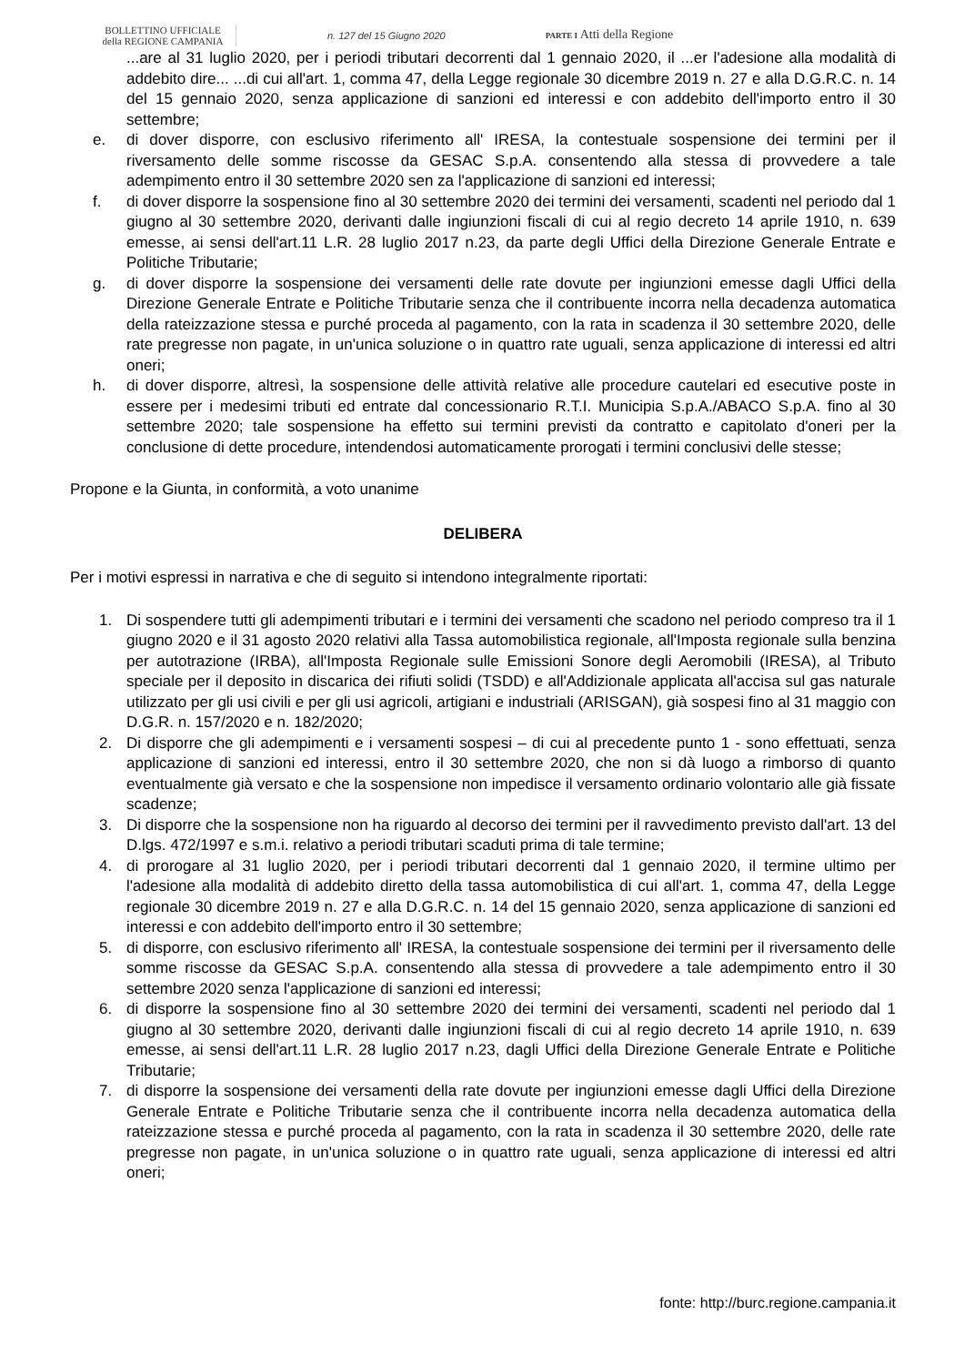BOLLETTINO UFFICIALE
della REGIONE CAMPANIA
n. 127 del 15 Giugno 2020 PARTE I Atti della Regione
...are al 31 luglio 2020, per i periodi tributari decorrenti dal 1 gennaio 2020, il ...er l'adesione alla modalità di addebito dire... ...di cui all'art. 1, comma 47, della Legge regionale 30 dicembre 2019 n. 27 e alla D.G.R.C. n. 14 del 15 gennaio 2020, senza applicazione di sanzioni ed interessi e con addebito dell'importo entro il 30 settembre;
e. di dover disporre, con esclusivo riferimento all' IRESA, la contestuale sospensione dei termini per il riversamento delle somme riscosse da GESAC S.p.A. consentendo alla stessa di provvedere a tale adempimento entro il 30 settembre 2020 sen za l'applicazione di sanzioni ed interessi;
f. di dover disporre la sospensione fino al 30 settembre 2020 dei termini dei versamenti, scadenti nel periodo dal 1 giugno al 30 settembre 2020, derivanti dalle ingiunzioni fiscali di cui al regio decreto 14 aprile 1910, n. 639 emesse, ai sensi dell'art.11 L.R. 28 luglio 2017 n.23, da parte degli Uffici della Direzione Generale Entrate e Politiche Tributarie;
g. di dover disporre la sospensione dei versamenti delle rate dovute per ingiunzioni emesse dagli Uffici della Direzione Generale Entrate e Politiche Tributarie senza che il contribuente incorra nella decadenza automatica della rateizzazione stessa e purché proceda al pagamento, con la rata in scadenza il 30 settembre 2020, delle rate pregresse non pagate, in un'unica soluzione o in quattro rate uguali, senza applicazione di interessi ed altri oneri;
h. di dover disporre, altresì, la sospensione delle attività relative alle procedure cautelari ed esecutive poste in essere per i medesimi tributi ed entrate dal concessionario R.T.I. Municipia S.p.A./ABACO S.p.A. fino al 30 settembre 2020; tale sospensione ha effetto sui termini previsti da contratto e capitolato d'oneri per la conclusione di dette procedure, intendendosi automaticamente prorogati i termini conclusivi delle stesse;
Propone e la Giunta, in conformità, a voto unanime
DELIBERA
Per i motivi espressi in narrativa e che di seguito si intendono integralmente riportati:
1. Di sospendere tutti gli adempimenti tributari e i termini dei versamenti che scadono nel periodo compreso tra il 1 giugno 2020 e il 31 agosto 2020 relativi alla Tassa automobilistica regionale, all'Imposta regionale sulla benzina per autotrazione (IRBA), all'Imposta Regionale sulle Emissioni Sonore degli Aeromobili (IRESA), al Tributo speciale per il deposito in discarica dei rifiuti solidi (TSDD) e all'Addizionale applicata all'accisa sul gas naturale utilizzato per gli usi civili e per gli usi agricoli, artigiani e industriali (ARISGAN), già sospesi fino al 31 maggio con D.G.R. n. 157/2020 e n. 182/2020;
2. Di disporre che gli adempimenti e i versamenti sospesi – di cui al precedente punto 1 - sono effettuati, senza applicazione di sanzioni ed interessi, entro il 30 settembre 2020, che non si dà luogo a rimborso di quanto eventualmente già versato e che la sospensione non impedisce il versamento ordinario volontario alle già fissate scadenze;
3. Di disporre che la sospensione non ha riguardo al decorso dei termini per il ravvedimento previsto dall'art. 13 del D.lgs. 472/1997 e s.m.i. relativo a periodi tributari scaduti prima di tale termine;
4. di prorogare al 31 luglio 2020, per i periodi tributari decorrenti dal 1 gennaio 2020, il termine ultimo per l'adesione alla modalità di addebito diretto della tassa automobilistica di cui all'art. 1, comma 47, della Legge regionale 30 dicembre 2019 n. 27 e alla D.G.R.C. n. 14 del 15 gennaio 2020, senza applicazione di sanzioni ed interessi e con addebito dell'importo entro il 30 settembre;
5. di disporre, con esclusivo riferimento all' IRESA, la contestuale sospensione dei termini per il riversamento delle somme riscosse da GESAC S.p.A. consentendo alla stessa di provvedere a tale adempimento entro il 30 settembre 2020 senza l'applicazione di sanzioni ed interessi;
6. di disporre la sospensione fino al 30 settembre 2020 dei termini dei versamenti, scadenti nel periodo dal 1 giugno al 30 settembre 2020, derivanti dalle ingiunzioni fiscali di cui al regio decreto 14 aprile 1910, n. 639 emesse, ai sensi dell'art.11 L.R. 28 luglio 2017 n.23, dagli Uffici della Direzione Generale Entrate e Politiche Tributarie;
7. di disporre la sospensione dei versamenti della rate dovute per ingiunzioni emesse dagli Uffici della Direzione Generale Entrate e Politiche Tributarie senza che il contribuente incorra nella decadenza automatica della rateizzazione stessa e purché proceda al pagamento, con la rata in scadenza il 30 settembre 2020, delle rate pregresse non pagate, in un'unica soluzione o in quattro rate uguali, senza applicazione di interessi ed altri oneri;
fonte: http://burc.regione.campania.it